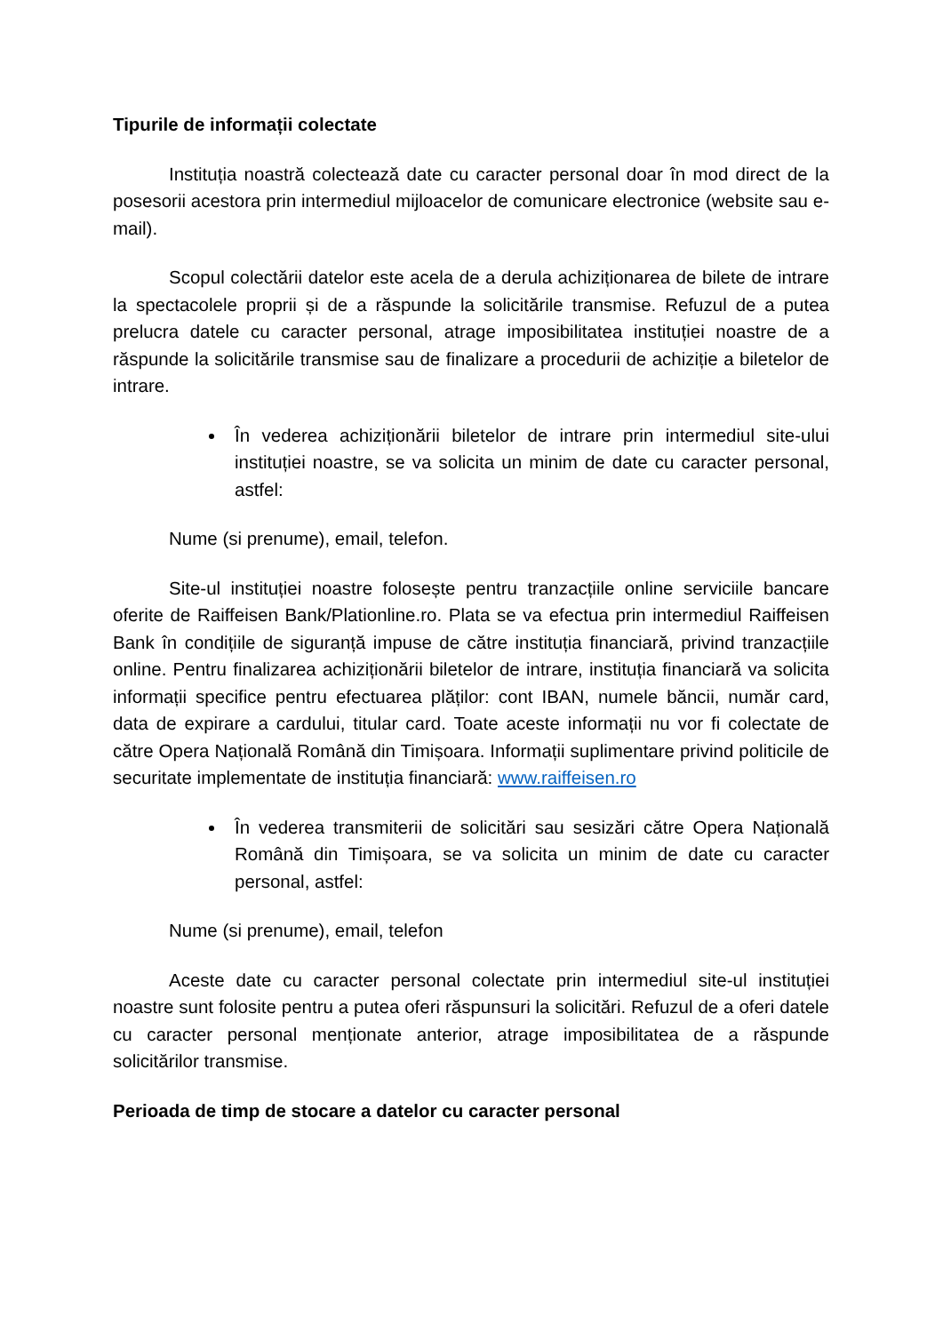Tipurile de informații colectate
Instituția noastră colectează date cu caracter personal doar în mod direct de la posesorii acestora prin intermediul mijloacelor de comunicare electronice (website sau e-mail).
Scopul colectării datelor este acela de a derula achiziționarea de bilete de intrare la spectacolele proprii și de a răspunde la solicitările transmise. Refuzul de a putea prelucra datele cu caracter personal, atrage imposibilitatea instituției noastre de a răspunde la solicitările transmise sau de finalizare a procedurii de achiziție a biletelor de intrare.
În vederea achiziționării biletelor de intrare prin intermediul site-ului instituției noastre, se va solicita un minim de date cu caracter personal, astfel:
Nume (si prenume), email, telefon.
Site-ul instituției noastre folosește pentru tranzacțiile online serviciile bancare oferite de Raiffeisen Bank/Plationline.ro. Plata se va efectua prin intermediul Raiffeisen Bank în condițiile de siguranță impuse de către instituția financiară, privind tranzacțiile online. Pentru finalizarea achiziționării biletelor de intrare, instituția financiară va solicita informații specifice pentru efectuarea plăților: cont IBAN, numele băncii, număr card, data de expirare a cardului, titular card. Toate aceste informații nu vor fi colectate de către Opera Națională Română din Timișoara. Informații suplimentare privind politicile de securitate implementate de instituția financiară: www.raiffeisen.ro
În vederea transmiterii de solicitări sau sesizări către Opera Națională Română din Timișoara, se va solicita un minim de date cu caracter personal, astfel:
Nume (si prenume), email, telefon
Aceste date cu caracter personal colectate prin intermediul site-ul instituției noastre sunt folosite pentru a putea oferi răspunsuri la solicitări. Refuzul de a oferi datele cu caracter personal menționate anterior, atrage imposibilitatea de a răspunde solicitărilor transmise.
Perioada de timp de stocare a datelor cu caracter personal